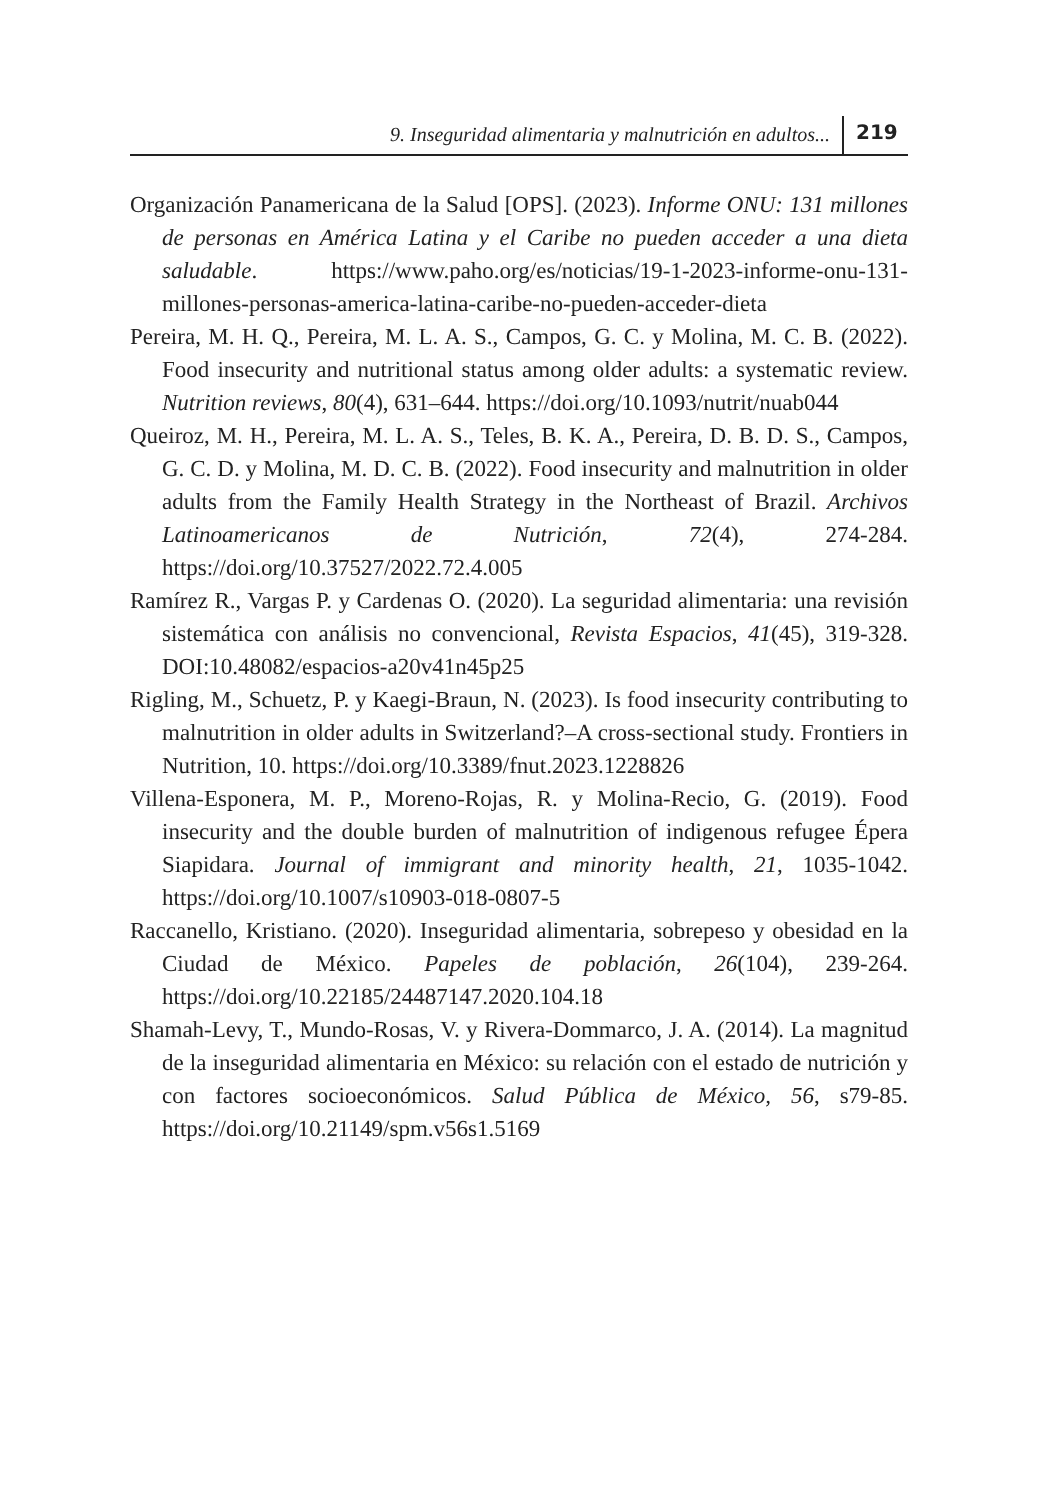9. Inseguridad alimentaria y malnutrición en adultos... 219
Organización Panamericana de la Salud [OPS]. (2023). Informe ONU: 131 millones de personas en América Latina y el Caribe no pueden acceder a una dieta saludable. https://www.paho.org/es/noticias/19-1-2023-informe-onu-131-millones-personas-america-latina-caribe-no-pueden-acceder-dieta
Pereira, M. H. Q., Pereira, M. L. A. S., Campos, G. C. y Molina, M. C. B. (2022). Food insecurity and nutritional status among older adults: a systematic review. Nutrition reviews, 80(4), 631–644. https://doi.org/10.1093/nutrit/nuab044
Queiroz, M. H., Pereira, M. L. A. S., Teles, B. K. A., Pereira, D. B. D. S., Campos, G. C. D. y Molina, M. D. C. B. (2022). Food insecurity and malnutrition in older adults from the Family Health Strategy in the Northeast of Brazil. Archivos Latinoamericanos de Nutrición, 72(4), 274-284. https://doi.org/10.37527/2022.72.4.005
Ramírez R., Vargas P. y Cardenas O. (2020). La seguridad alimentaria: una revisión sistemática con análisis no convencional, Revista Espacios, 41(45), 319-328. DOI:10.48082/espacios-a20v41n45p25
Rigling, M., Schuetz, P. y Kaegi-Braun, N. (2023). Is food insecurity contributing to malnutrition in older adults in Switzerland?–A cross-sectional study. Frontiers in Nutrition, 10. https://doi.org/10.3389/fnut.2023.1228826
Villena-Esponera, M. P., Moreno-Rojas, R. y Molina-Recio, G. (2019). Food insecurity and the double burden of malnutrition of indigenous refugee Épera Siapidara. Journal of immigrant and minority health, 21, 1035-1042. https://doi.org/10.1007/s10903-018-0807-5
Raccanello, Kristiano. (2020). Inseguridad alimentaria, sobrepeso y obesidad en la Ciudad de México. Papeles de población, 26(104), 239-264. https://doi.org/10.22185/24487147.2020.104.18
Shamah-Levy, T., Mundo-Rosas, V. y Rivera-Dommarco, J. A. (2014). La magnitud de la inseguridad alimentaria en México: su relación con el estado de nutrición y con factores socioeconómicos. Salud Pública de México, 56, s79-85. https://doi.org/10.21149/spm.v56s1.5169